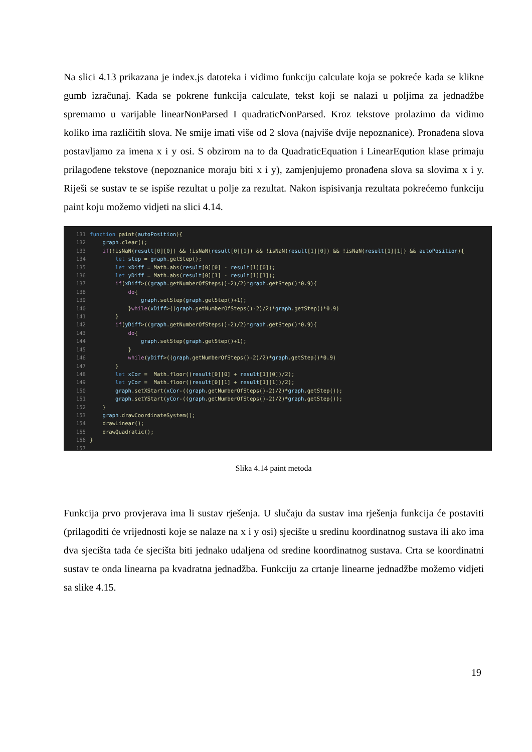Na slici 4.13 prikazana je index.js datoteka i vidimo funkciju calculate koja se pokreće kada se klikne gumb izračunaj. Kada se pokrene funkcija calculate, tekst koji se nalazi u poljima za jednadžbe spremamo u varijable linearNonParsed I quadraticNonParsed. Kroz tekstove prolazimo da vidimo koliko ima različitih slova. Ne smije imati više od 2 slova (najviše dvije nepoznanice). Pronađena slova postavljamo za imena x i y osi. S obzirom na to da QuadraticEquation i LinearEqution klase primaju prilagođene tekstove (nepoznanice moraju biti x i y), zamjenjujemo pronađena slova sa slovima x i y. Riješi se sustav te se ispiše rezultat u polje za rezultat. Nakon ispisivanja rezultata pokrećemo funkciju paint koju možemo vidjeti na slici 4.14.
131 function paint(autoPosition){ 132 graph.clear(); 133 if(!isNaN(result[0][0]) && !isNaN(result[0][1]) && !isNaN(result[1][0]) && !isNaN(result[1][1]) && autoPosition){ 134 let step = graph.getStep(); 135 let xDiff = Math.abs(result[0][0] - result[1][0]); 136 let yDiff = Math.abs(result[0][1] - result[1][1]); 137 if(xDiff>((graph.getNumberOfSteps()-2)/2)*graph.getStep()*0.9){ 138 do{ 139 graph.setStep(graph.getStep()+1); 140 }while(xDiff>((graph.getNumberOfSteps()-2)/2)*graph.getStep()*0.9) 141 } 142 if(yDiff>((graph.getNumberOfSteps()-2)/2)*graph.getStep()*0.9){ 143 do{ 144 graph.setStep(graph.getStep()+1); 145 } 146 while(yDiff>((graph.getNumberOfSteps()-2)/2)*graph.getStep()*0.9) 147 } 148 let xCor = Math.floor((result[0][0] + result[1][0])/2); 149 let yCor = Math.floor((result[0][1] + result[1][1])/2); 150 graph.setXStart(xCor-((graph.getNumberOfSteps()-2)/2)*graph.getStep()); 151 graph.setYStart(yCor-((graph.getNumberOfSteps()-2)/2)*graph.getStep()); 152 } 153 graph.drawCoordinateSystem(); 154 drawLinear(); 155 drawQuadratic(); 156 } 157
Slika 4.14 paint metoda
Funkcija prvo provjerava ima li sustav rješenja. U slučaju da sustav ima rješenja funkcija će postaviti (prilagoditi će vrijednosti koje se nalaze na x i y osi) sjecište u sredinu koordinatnog sustava ili ako ima dva sjecišta tada će sjecišta biti jednako udaljena od sredine koordinatnog sustava. Crta se koordinatni sustav te onda linearna pa kvadratna jednadžba. Funkciju za crtanje linearne jednadžbe možemo vidjeti sa slike 4.15.
19